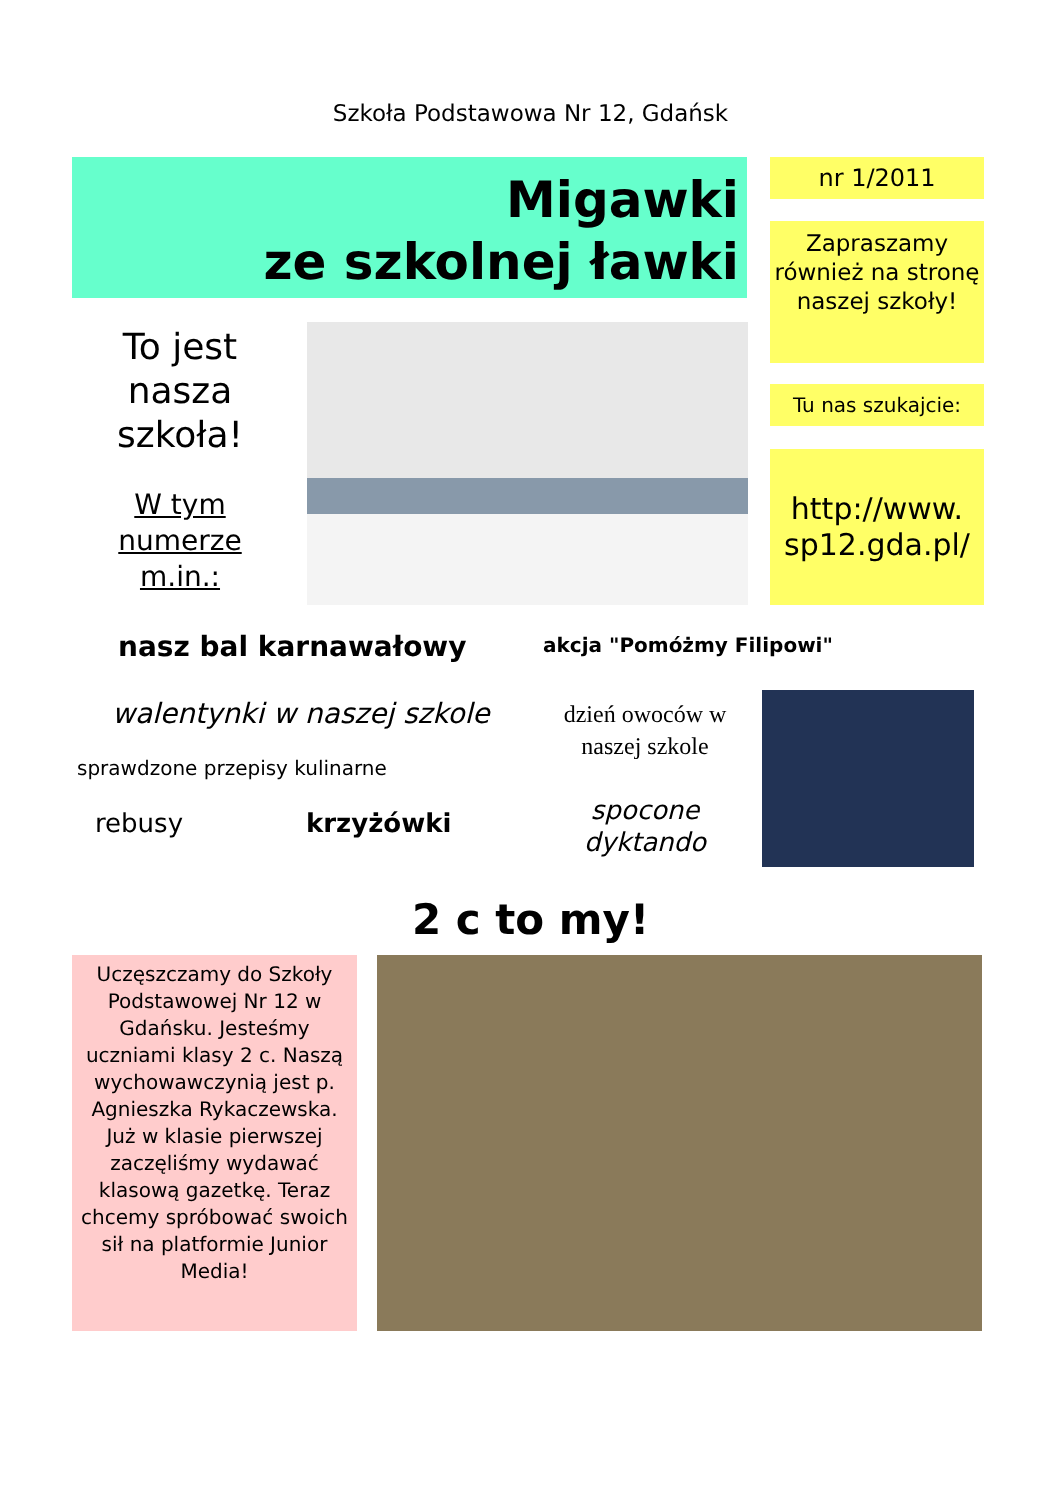Szkoła Podstawowa Nr 12, Gdańsk
Migawki
ze szkolnej ławki
nr 1/2011
Zapraszamy również na stronę naszej szkoły!
Tu nas szukajcie:
http://www.
sp12.gda.pl/
To jest nasza szkoła!
W tym numerze m.in.:
nasz bal karnawałowy akcja "Pomóżmy Filipowi"
walentynki w naszej szkole
dzień owoców w naszej szkole
sprawdzone przepisy kulinarne
rebusy krzyżówki
spocone dyktando
2 c to my!
Uczęszczamy do Szkoły Podstawowej Nr 12 w Gdańsku. Jesteśmy uczniami klasy 2 c. Naszą wychowawczynią jest p. Agnieszka Rykaczewska.
Już w klasie pierwszej zaczęliśmy wydawać klasową gazetkę. Teraz chcemy spróbować swoich sił na platformie Junior Media!